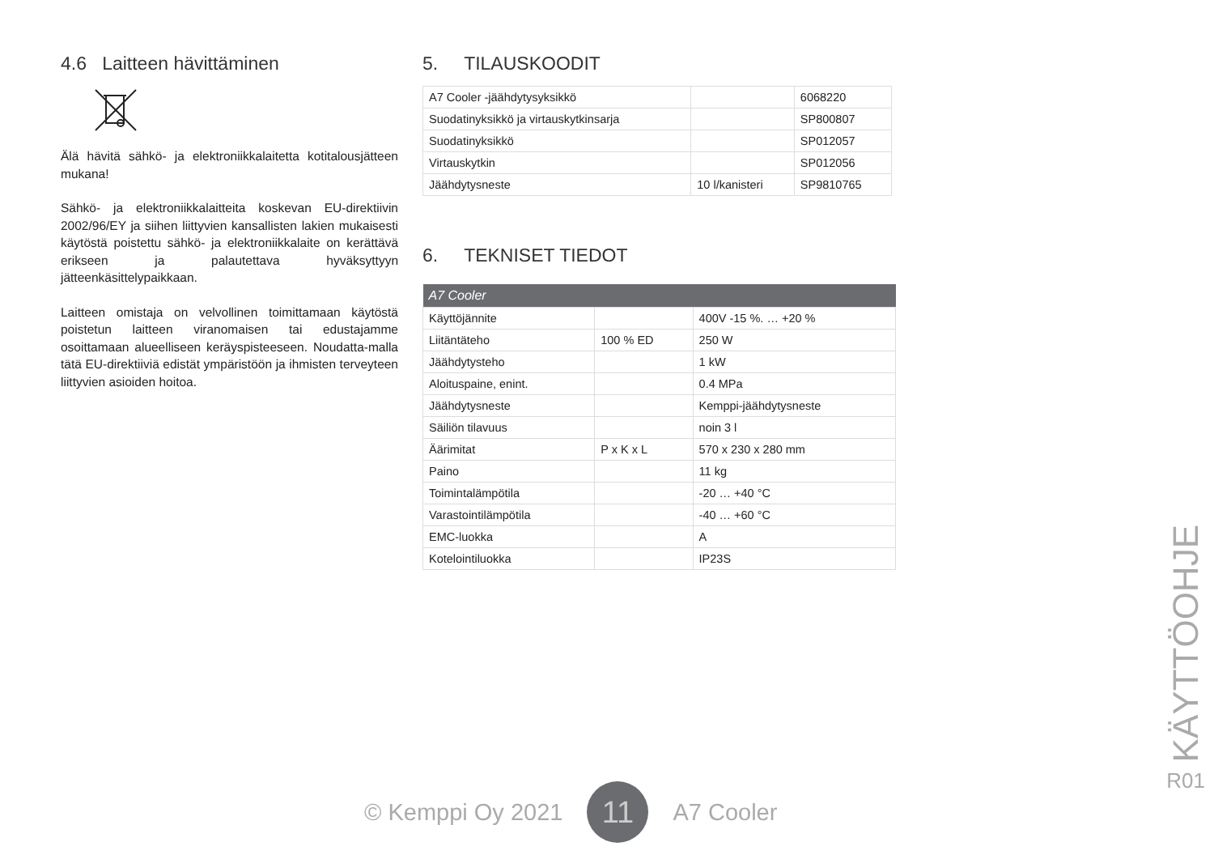4.6 Laitteen hävittäminen
Älä hävitä sähkö- ja elektroniikkalaitetta kotitalousjätteen mukana!
Sähkö- ja elektroniikkalaitteita koskevan EU-direktiivin 2002/96/EY ja siihen liittyvien kansallisten lakien mukaisesti käytöstä poistettu sähkö- ja elektroniikkalaite on kerättävä erikseen ja palautettava hyväksyttyyn jätteenkäsittelypaikkaan.
Laitteen omistaja on velvollinen toimittamaan käytöstä poistetun laitteen viranomaisen tai edustajamme osoittamaan alueelliseen keräyspisteeseen. Noudatta-malla tätä EU-direktiiviä edistät ympäristöön ja ihmisten terveyteen liittyvien asioiden hoitoa.
5. TILAUSKOODIT
| A7 Cooler -jäähdytysyksikkö | | 6068220 |
| Suodatinyksikkö ja virtauskytkinsarja | | SP800807 |
| Suodatinyksikkö | | SP012057 |
| Virtauskytkin | | SP012056 |
| Jäähdytysneste | 10 l/kanisteri | SP9810765 |
6. TEKNISET TIEDOT
| A7 Cooler | | |
| Käyttöjännite | | 400V -15 %. … +20 % |
| Liitäntäteho | 100 % ED | 250 W |
| Jäähdytysteho | | 1 kW |
| Aloituspaine, enint. | | 0.4 MPa |
| Jäähdytysneste | | Kemppi-jäähdytysneste |
| Säiliön tilavuus | | noin 3 l |
| Äärimitat | P x K x L | 570 x 230 x 280 mm |
| Paino | | 11 kg |
| Toimintalämpötila | | -20 … +40 °C |
| Varastointilämpötila | | -40 … +60 °C |
| EMC-luokka | | A |
| Kotelointiluokka | | IP23S |
© Kemppi Oy 2021
11
A7 Cooler
KÄYTTÖOHJE
R01